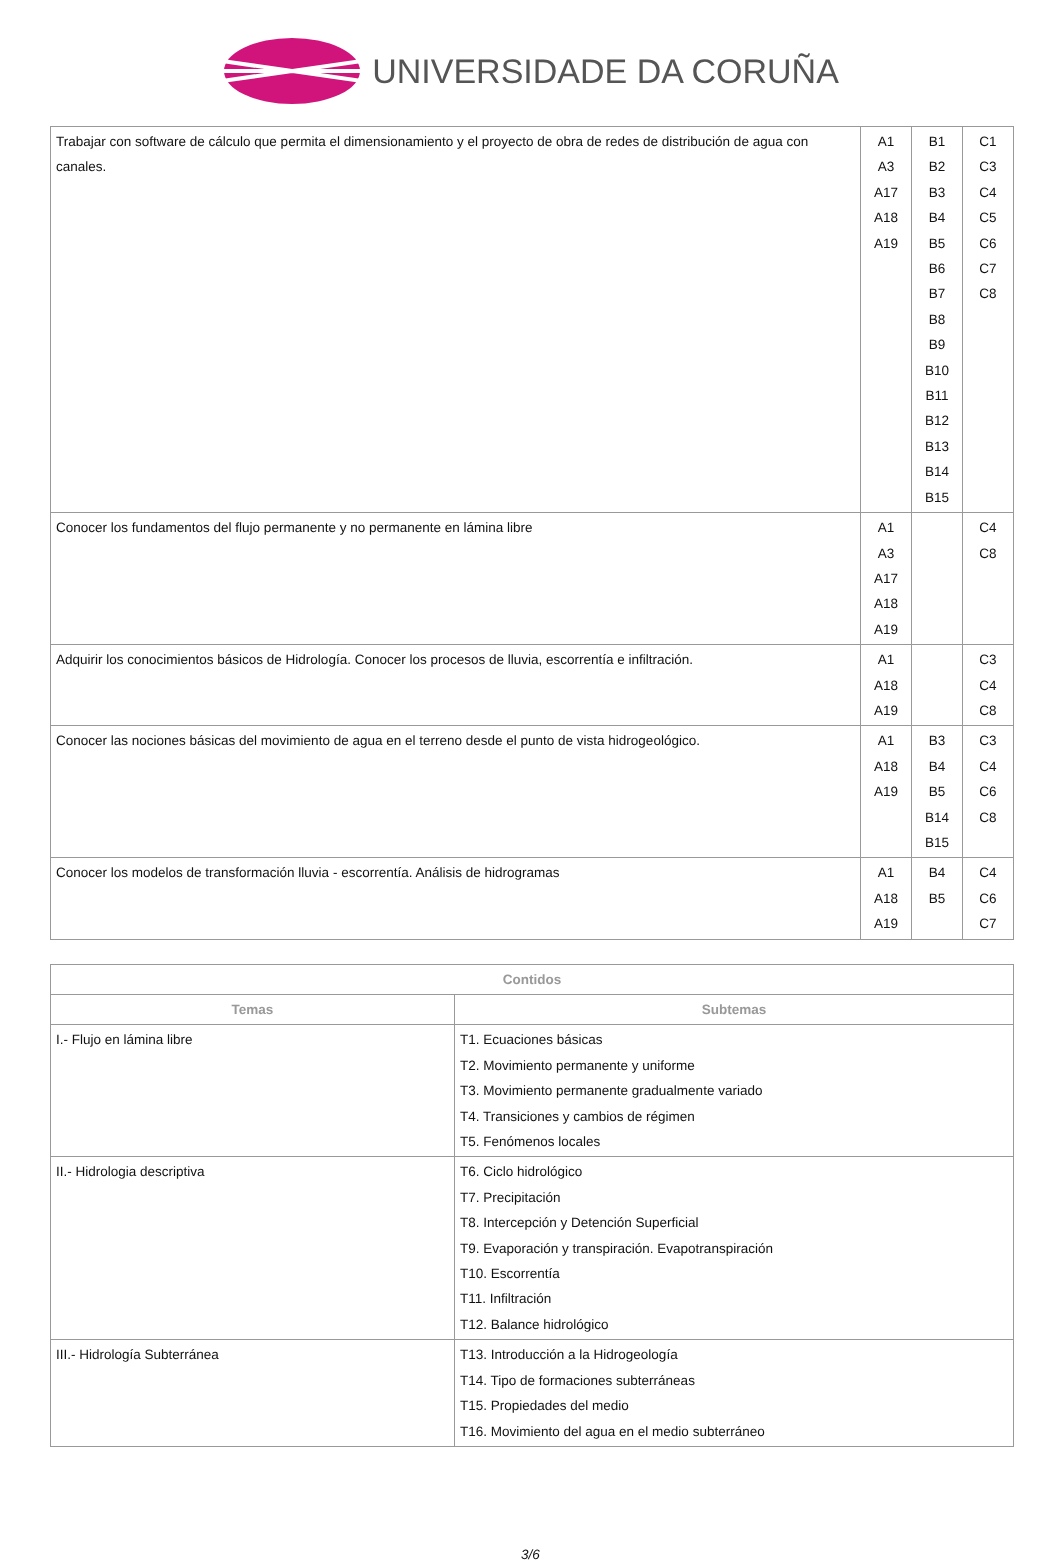UNIVERSIDADE DA CORUÑA
| Trabajar con software de cálculo que permita el dimensionamiento y el proyecto de obra de redes de distribución de agua con canales. | A1 A3 A17 A18 A19 | B1 B2 B3 B4 B5 B6 B7 B8 B9 B10 B11 B12 B13 B14 B15 | C1 C3 C4 C5 C6 C7 C8 |
| Conocer los fundamentos del flujo permanente y no permanente en lámina libre | A1 A3 A17 A18 A19 | | C4 C8 |
| Adquirir los conocimientos básicos de Hidrología. Conocer los procesos de lluvia, escorrentía e infiltración. | A1 A18 A19 | | C3 C4 C8 |
| Conocer las nociones básicas del movimiento de agua en el terreno desde el punto de vista hidrogeológico. | A1 A18 A19 | B3 B4 B5 B14 B15 | C3 C4 C6 C8 |
| Conocer los modelos de transformación lluvia - escorrentía. Análisis de hidrogramas | A1 A18 A19 | B4 B5 | C4 C6 C7 |
| Contidos | |
| --- | --- |
| Temas | Subtemas |
| I.- Flujo en lámina libre | T1. Ecuaciones básicas T2. Movimiento permanente y uniforme T3. Movimiento permanente gradualmente variado T4. Transiciones y cambios de régimen T5. Fenómenos locales |
| II.- Hidrologia descriptiva | T6. Ciclo hidrológico T7. Precipitación T8. Intercepción y Detención Superficial T9. Evaporación y transpiración. Evapotranspiración T10. Escorrentía T11. Infiltración T12. Balance hidrológico |
| III.- Hidrología Subterránea | T13. Introducción a la Hidrogeología T14. Tipo de formaciones subterráneas T15. Propiedades del medio T16. Movimiento del agua en el medio subterráneo |
3/6